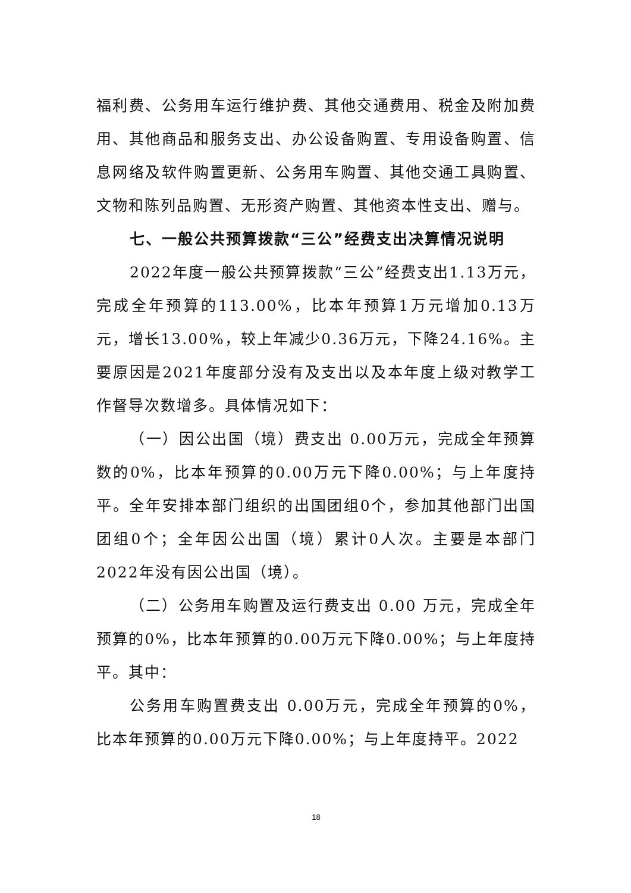福利费、公务用车运行维护费、其他交通费用、税金及附加费用、其他商品和服务支出、办公设备购置、专用设备购置、信息网络及软件购置更新、公务用车购置、其他交通工具购置、文物和陈列品购置、无形资产购置、其他资本性支出、赠与。
七、一般公共预算拨款“三公”经费支出决算情况说明
2022年度一般公共预算拨款“三公”经费支出1.13万元，完成全年预算的113.00%，比本年预算1万元增加0.13万元，增长13.00%，较上年减少0.36万元，下降24.16%。主要原因是2021年度部分没有及支出以及本年度上级对教学工作督导次数增多。具体情况如下：
（一）因公出国（境）费支出 0.00万元，完成全年预算数的0%，比本年预算的0.00万元下降0.00%；与上年度持平。全年安排本部门组织的出国团组0个，参加其他部门出国团组0个；全年因公出国（境）累计0人次。主要是本部门2022年没有因公出国（境）。
（二）公务用车购置及运行费支出 0.00 万元，完成全年预算的0%，比本年预算的0.00万元下降0.00%；与上年度持平。其中：
公务用车购置费支出 0.00万元，完成全年预算的0%，比本年预算的0.00万元下降0.00%；与上年度持平。2022
18